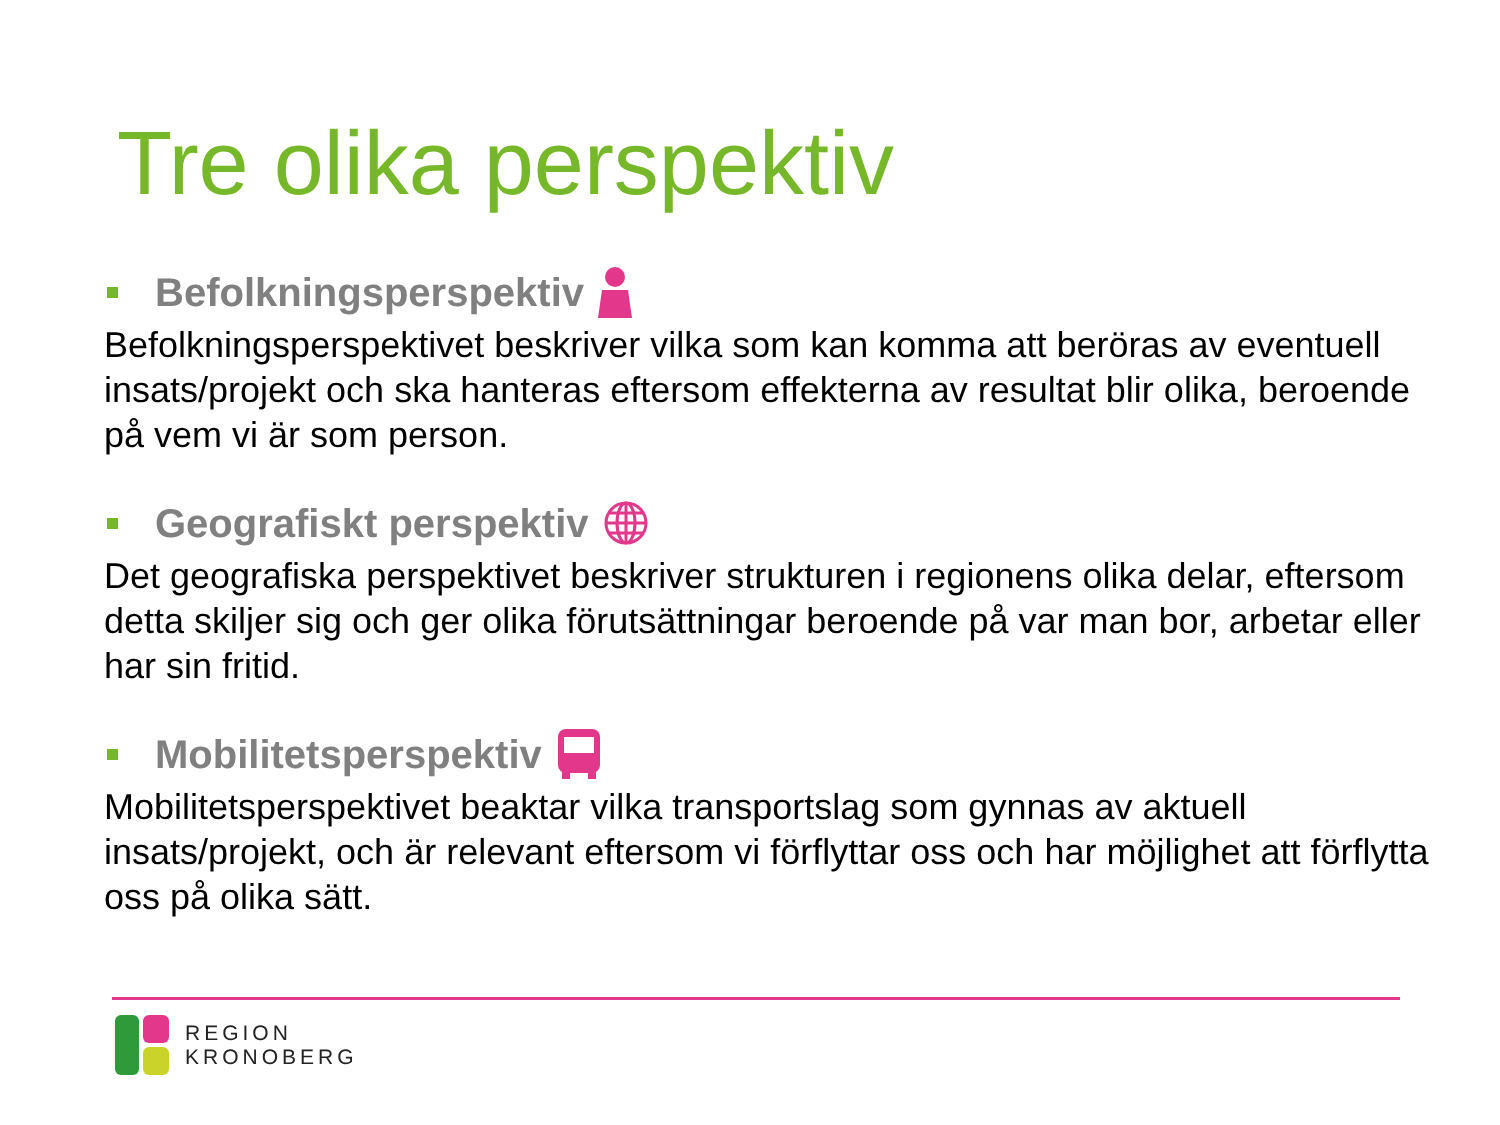Tre olika perspektiv
Befolkningsperspektiv
Befolkningsperspektivet beskriver vilka som kan komma att beröras av eventuell insats/projekt och ska hanteras eftersom effekterna av resultat blir olika, beroende på vem vi är som person.
Geografiskt perspektiv
Det geografiska perspektivet beskriver strukturen i regionens olika delar, eftersom detta skiljer sig och ger olika förutsättningar beroende på var man bor, arbetar eller har sin fritid.
Mobilitetsperspektiv
Mobilitetsperspektivet beaktar vilka transportslag som gynnas av aktuell insats/projekt, och är relevant eftersom vi förflyttar oss och har möjlighet att förflytta oss på olika sätt.
REGION
KRONOBERG